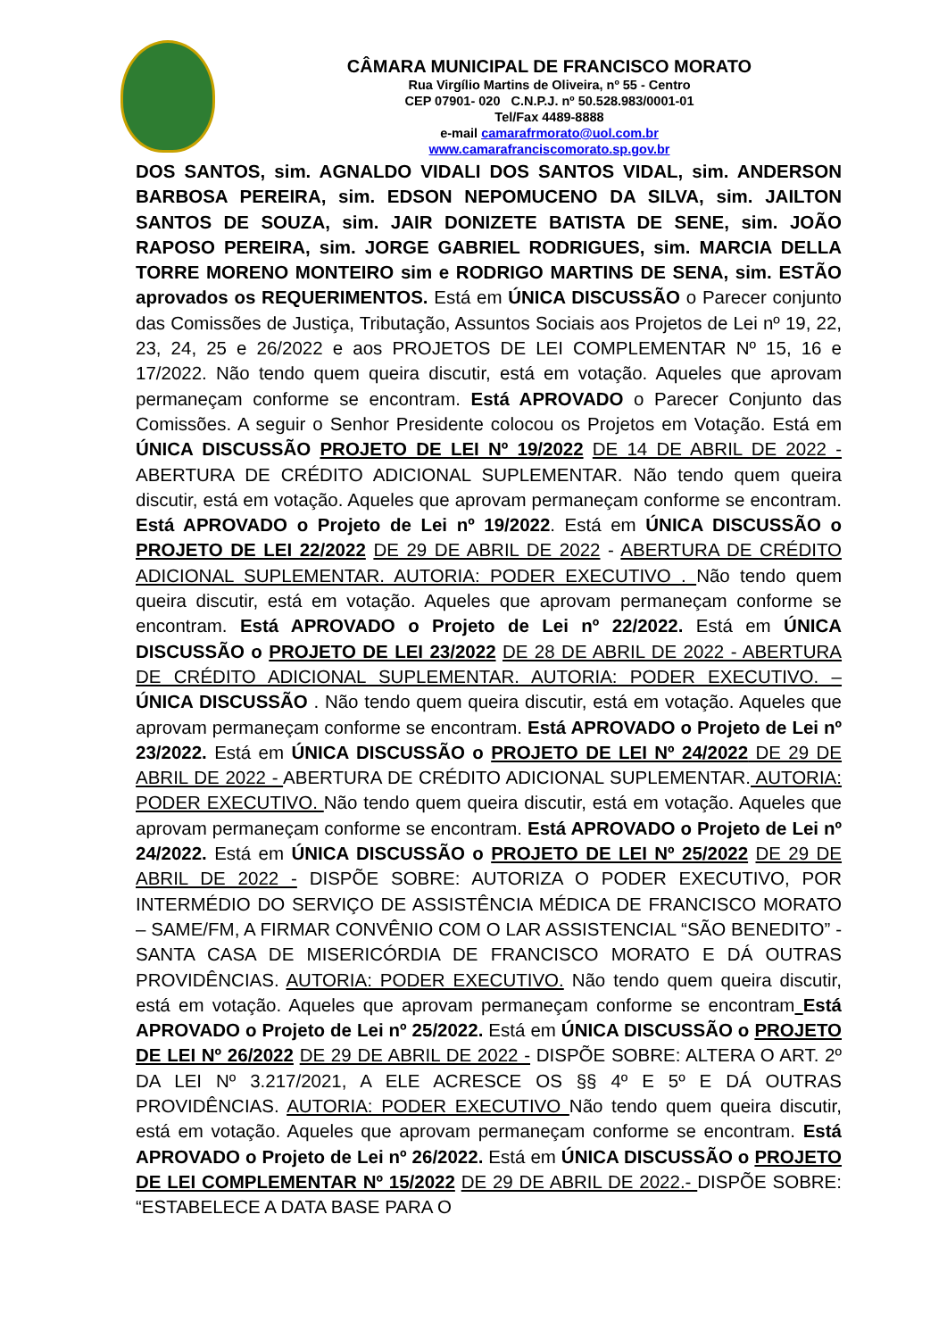CÂMARA MUNICIPAL DE FRANCISCO MORATO
Rua Virgílio Martins de Oliveira, nº 55 - Centro
CEP 07901- 020 C.N.P.J. nº 50.528.983/0001-01
Tel/Fax 4489-8888
e-mail camarafrmorato@uol.com.br
www.camarafranciscomorato.sp.gov.br
DOS SANTOS, sim. AGNALDO VIDALI DOS SANTOS VIDAL, sim. ANDERSON BARBOSA PEREIRA, sim. EDSON NEPOMUCENO DA SILVA, sim. JAILTON SANTOS DE SOUZA, sim. JAIR DONIZETE BATISTA DE SENE, sim. JOÃO RAPOSO PEREIRA, sim. JORGE GABRIEL RODRIGUES, sim. MARCIA DELLA TORRE MORENO MONTEIRO sim e RODRIGO MARTINS DE SENA, sim. ESTÃO aprovados os REQUERIMENTOS. Está em ÚNICA DISCUSSÃO o Parecer conjunto das Comissões de Justiça, Tributação, Assuntos Sociais aos Projetos de Lei nº 19, 22, 23, 24, 25 e 26/2022 e aos PROJETOS DE LEI COMPLEMENTAR Nº 15, 16 e 17/2022. Não tendo quem queira discutir, está em votação. Aqueles que aprovam permaneçam conforme se encontram. Está APROVADO o Parecer Conjunto das Comissões. A seguir o Senhor Presidente colocou os Projetos em Votação. Está em ÚNICA DISCUSSÃO PROJETO DE LEI Nº 19/2022 DE 14 DE ABRIL DE 2022 - ABERTURA DE CRÉDITO ADICIONAL SUPLEMENTAR. Não tendo quem queira discutir, está em votação. Aqueles que aprovam permaneçam conforme se encontram. Está APROVADO o Projeto de Lei nº 19/2022. Está em ÚNICA DISCUSSÃO o PROJETO DE LEI 22/2022 DE 29 DE ABRIL DE 2022 - ABERTURA DE CRÉDITO ADICIONAL SUPLEMENTAR. AUTORIA: PODER EXECUTIVO . Não tendo quem queira discutir, está em votação. Aqueles que aprovam permaneçam conforme se encontram. Está APROVADO o Projeto de Lei nº 22/2022. Está em ÚNICA DISCUSSÃO o PROJETO DE LEI 23/2022 DE 28 DE ABRIL DE 2022 - ABERTURA DE CRÉDITO ADICIONAL SUPLEMENTAR. AUTORIA: PODER EXECUTIVO. – ÚNICA DISCUSSÃO . Não tendo quem queira discutir, está em votação. Aqueles que aprovam permaneçam conforme se encontram. Está APROVADO o Projeto de Lei nº 23/2022. Está em ÚNICA DISCUSSÃO o PROJETO DE LEI Nº 24/2022 DE 29 DE ABRIL DE 2022 - ABERTURA DE CRÉDITO ADICIONAL SUPLEMENTAR. AUTORIA: PODER EXECUTIVO. Não tendo quem queira discutir, está em votação. Aqueles que aprovam permaneçam conforme se encontram. Está APROVADO o Projeto de Lei nº 24/2022. Está em ÚNICA DISCUSSÃO o PROJETO DE LEI Nº 25/2022 DE 29 DE ABRIL DE 2022 - DISPÕE SOBRE: AUTORIZA O PODER EXECUTIVO, POR INTERMÉDIO DO SERVIÇO DE ASSISTÊNCIA MÉDICA DE FRANCISCO MORATO – SAME/FM, A FIRMAR CONVÊNIO COM O LAR ASSISTENCIAL “SÃO BENEDITO” - SANTA CASA DE MISERICÓRDIA DE FRANCISCO MORATO E DÁ OUTRAS PROVIDÊNCIAS. AUTORIA: PODER EXECUTIVO. Não tendo quem queira discutir, está em votação. Aqueles que aprovam permaneçam conforme se encontram Está APROVADO o Projeto de Lei nº 25/2022. Está em ÚNICA DISCUSSÃO o PROJETO DE LEI Nº 26/2022 DE 29 DE ABRIL DE 2022 - DISPÕE SOBRE: ALTERA O ART. 2º DA LEI Nº 3.217/2021, A ELE ACRESCE OS §§ 4º E 5º E DÁ OUTRAS PROVIDÊNCIAS. AUTORIA: PODER EXECUTIVO Não tendo quem queira discutir, está em votação. Aqueles que aprovam permaneçam conforme se encontram. Está APROVADO o Projeto de Lei nº 26/2022. Está em ÚNICA DISCUSSÃO o PROJETO DE LEI COMPLEMENTAR Nº 15/2022 DE 29 DE ABRIL DE 2022.- DISPÕE SOBRE: “ESTABELECE A DATA BASE PARA O